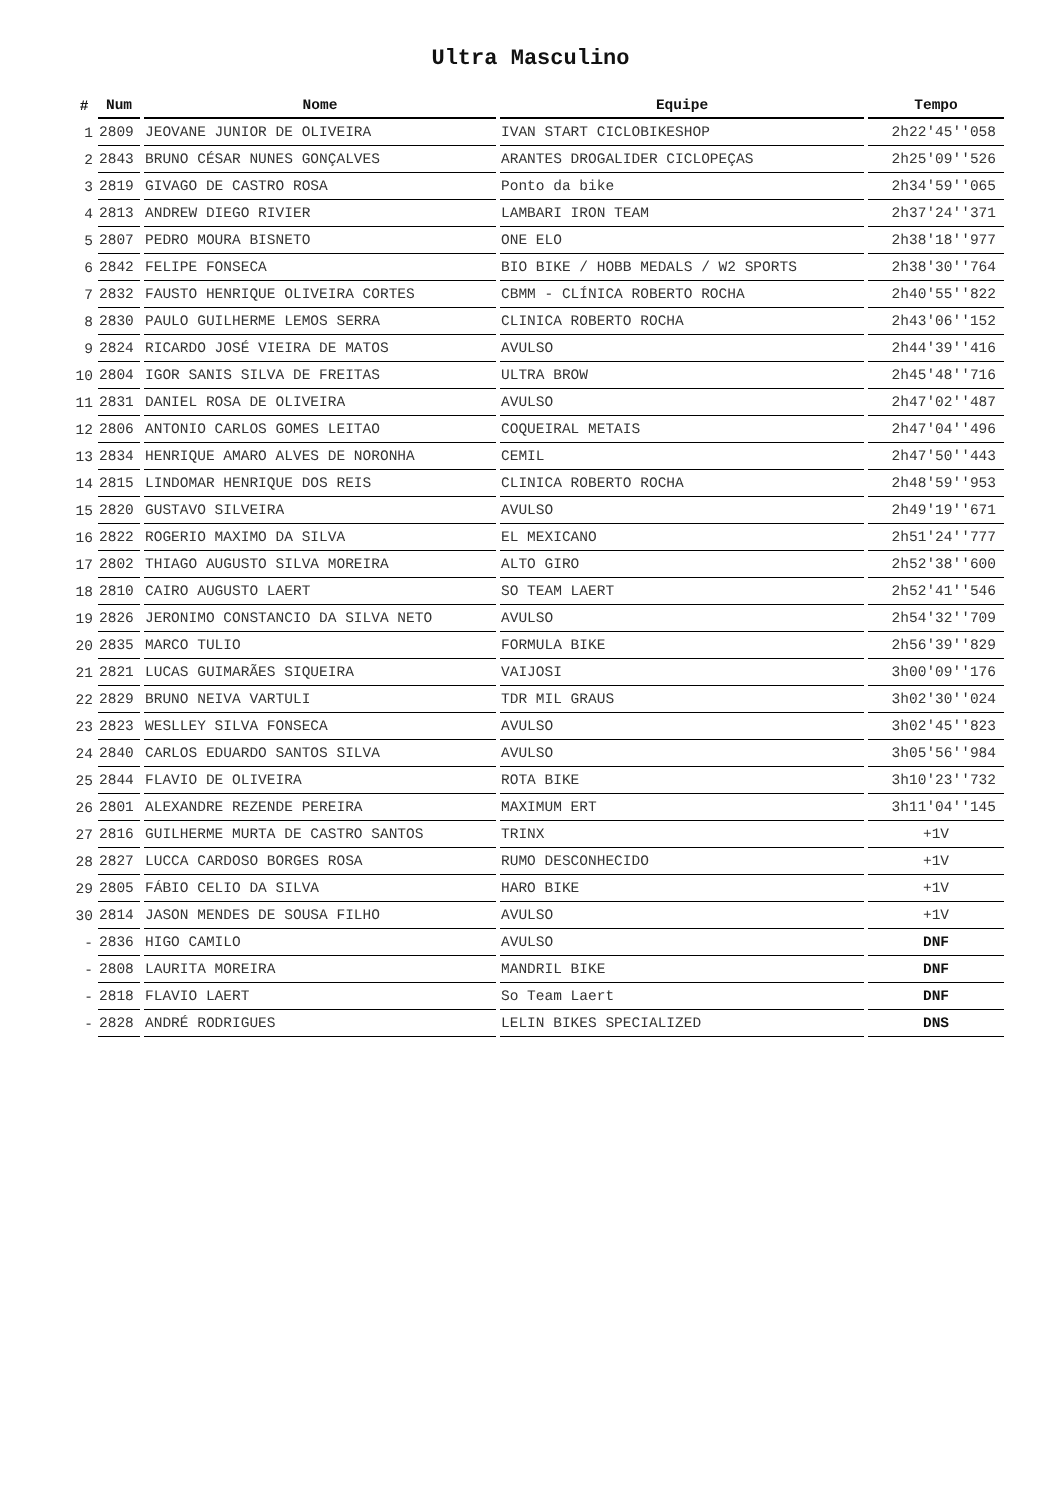Ultra Masculino
| # | Num | Nome | Equipe | Tempo |
| --- | --- | --- | --- | --- |
| 1 | 2809 | JEOVANE JUNIOR DE OLIVEIRA | IVAN START CICLOBIKESHOP | 2h22'45''058 |
| 2 | 2843 | BRUNO CÉSAR NUNES GONÇALVES | ARANTES DROGALIDER CICLOPEÇAS | 2h25'09''526 |
| 3 | 2819 | GIVAGO DE CASTRO ROSA | Ponto da bike | 2h34'59''065 |
| 4 | 2813 | ANDREW DIEGO RIVIER | LAMBARI IRON TEAM | 2h37'24''371 |
| 5 | 2807 | PEDRO MOURA BISNETO | ONE ELO | 2h38'18''977 |
| 6 | 2842 | FELIPE FONSECA | BIO BIKE / HOBB MEDALS / W2 SPORTS | 2h38'30''764 |
| 7 | 2832 | FAUSTO HENRIQUE OLIVEIRA CORTES | CBMM - CLÍNICA ROBERTO ROCHA | 2h40'55''822 |
| 8 | 2830 | PAULO GUILHERME LEMOS SERRA | CLINICA ROBERTO ROCHA | 2h43'06''152 |
| 9 | 2824 | RICARDO JOSÉ VIEIRA DE MATOS | AVULSO | 2h44'39''416 |
| 10 | 2804 | IGOR SANIS SILVA DE FREITAS | ULTRA BROW | 2h45'48''716 |
| 11 | 2831 | DANIEL ROSA DE OLIVEIRA | AVULSO | 2h47'02''487 |
| 12 | 2806 | ANTONIO CARLOS GOMES LEITAO | COQUEIRAL METAIS | 2h47'04''496 |
| 13 | 2834 | HENRIQUE AMARO ALVES DE NORONHA | CEMIL | 2h47'50''443 |
| 14 | 2815 | LINDOMAR HENRIQUE DOS REIS | CLINICA ROBERTO ROCHA | 2h48'59''953 |
| 15 | 2820 | GUSTAVO SILVEIRA | AVULSO | 2h49'19''671 |
| 16 | 2822 | ROGERIO MAXIMO DA SILVA | EL MEXICANO | 2h51'24''777 |
| 17 | 2802 | THIAGO AUGUSTO SILVA MOREIRA | ALTO GIRO | 2h52'38''600 |
| 18 | 2810 | CAIRO AUGUSTO LAERT | SO TEAM LAERT | 2h52'41''546 |
| 19 | 2826 | JERONIMO CONSTANCIO DA SILVA NETO | AVULSO | 2h54'32''709 |
| 20 | 2835 | MARCO TULIO | FORMULA BIKE | 2h56'39''829 |
| 21 | 2821 | LUCAS GUIMARÃES SIQUEIRA | VAIJOSI | 3h00'09''176 |
| 22 | 2829 | BRUNO NEIVA VARTULI | TDR MIL GRAUS | 3h02'30''024 |
| 23 | 2823 | WESLLEY SILVA FONSECA | AVULSO | 3h02'45''823 |
| 24 | 2840 | CARLOS EDUARDO SANTOS SILVA | AVULSO | 3h05'56''984 |
| 25 | 2844 | FLAVIO DE OLIVEIRA | ROTA BIKE | 3h10'23''732 |
| 26 | 2801 | ALEXANDRE REZENDE PEREIRA | MAXIMUM ERT | 3h11'04''145 |
| 27 | 2816 | GUILHERME MURTA DE CASTRO SANTOS | TRINX | +1V |
| 28 | 2827 | LUCCA CARDOSO BORGES ROSA | RUMO DESCONHECIDO | +1V |
| 29 | 2805 | FÁBIO CELIO DA SILVA | HARO BIKE | +1V |
| 30 | 2814 | JASON MENDES DE SOUSA FILHO | AVULSO | +1V |
| - | 2836 | HIGO CAMILO | AVULSO | DNF |
| - | 2808 | LAURITA MOREIRA | MANDRIL BIKE | DNF |
| - | 2818 | FLAVIO LAERT | So Team Laert | DNF |
| - | 2828 | ANDRÉ RODRIGUES | LELIN BIKES SPECIALIZED | DNS |